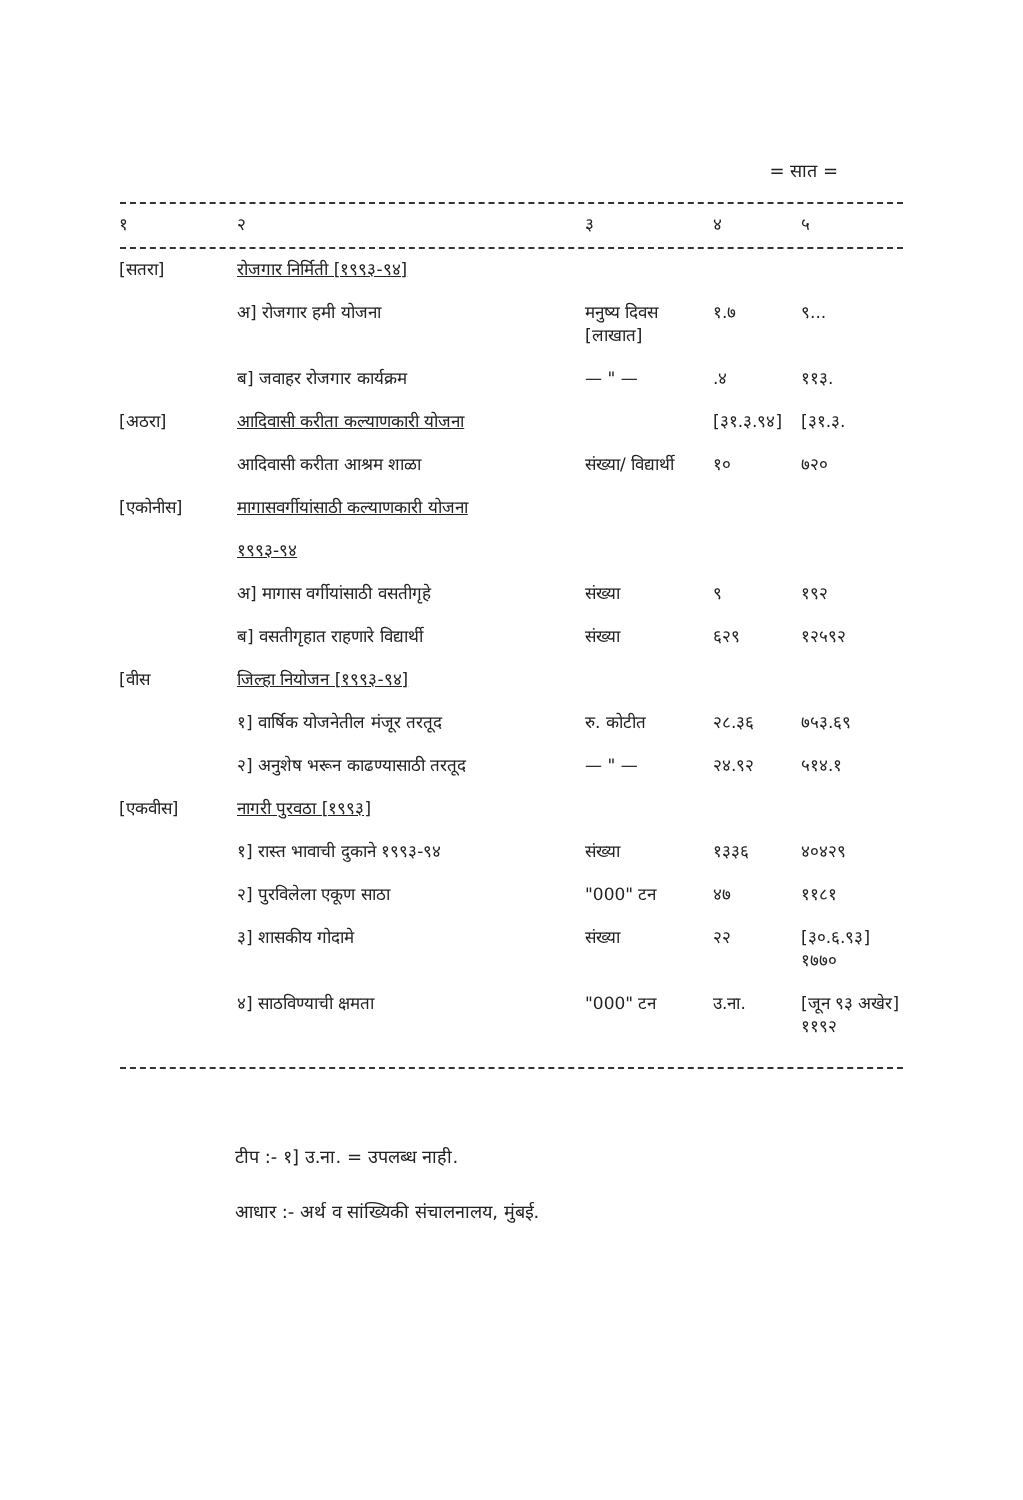= सात =
| १ | २ | ३ | ४ | ५ |
| [सतरा] | रोजगार निर्मिती [१९९३-९४] | | | |
| | अ] रोजगार हमी योजना | मनुष्य दिवस [लाखात] | १.७ | ९... |
| | ब] जवाहर रोजगार कार्यक्रम | — " — | .४ | ११३. |
| [अठरा] | आदिवासी करीता कल्याणकारी योजना | | [३१.३.९४] | [३१.३. |
| | आदिवासी करीता आश्रम शाळा | संख्या/ विद्यार्थी | १० | ७२० |
| [एकोनीस] | मागासवर्गीयांसाठी कल्याणकारी योजना १९९३-९४ | | | |
| | अ] मागास वर्गीयांसाठी वसतीगृहे | संख्या | ९ | १९२ |
| | ब] वसतीगृहात राहणारे विद्यार्थी | संख्या | ६२९ | १२५९२ |
| [वीस | जिल्हा नियोजन [१९९३-९४] | | | |
| | १] वार्षिक योजनेतील मंजूर तरतूद | रु. कोटीत | २८.३६ | ७५३.६९ |
| | २] अनुशेष भरून काढण्यासाठी तरतूद | — " — | २४.९२ | ५१४.१ |
| [एकवीस] | नागरी पुरवठा [१९९३] | | | |
| | १] रास्त भावाची दुकाने १९९३-९४ | संख्या | १३३६ | ४०४२९ |
| | २] पुरविलेला एकूण साठा | "000" टन | ४७ | ११८१ |
| | ३] शासकीय गोदामे | संख्या | २२ | [३०.६.९३] १७७० |
| | ४] साठविण्याची क्षमता | "000" टन | उ.ना. | [जून ९३ अखेर] ११९२ |
टीप :- १] उ.ना. = उपलब्ध नाही.
आधार :- अर्थ व सांख्यिकी संचालनालय, मुंबई.